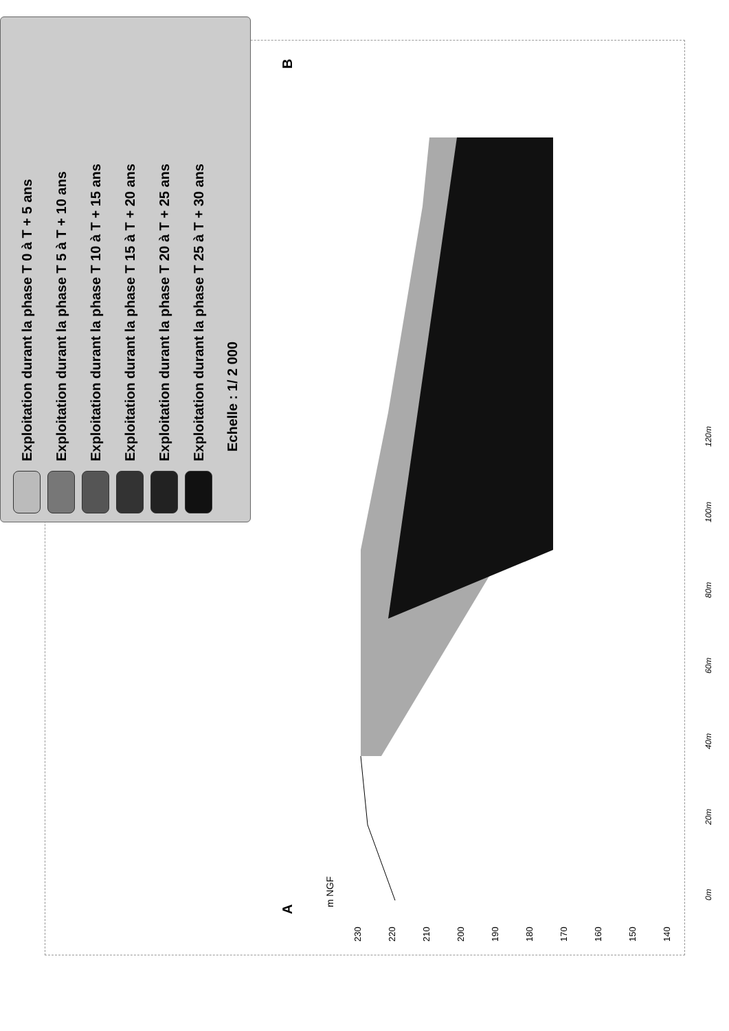Exploitation durant la phase T 0 à T + 5 ans
Exploitation durant la phase T 5 à T + 10 ans
Exploitation durant la phase T 10 à T + 15 ans
Exploitation durant la phase T 15 à T + 20 ans
Exploitation durant la phase T 20 à T + 25 ans
Exploitation durant la phase T 25 à T + 30 ans
Echelle : 1/ 2 000
m NGF
230
220
210
200
190
180
170
160
150
140
A
B
0m
20m
40m
60m
80m
100m
120m